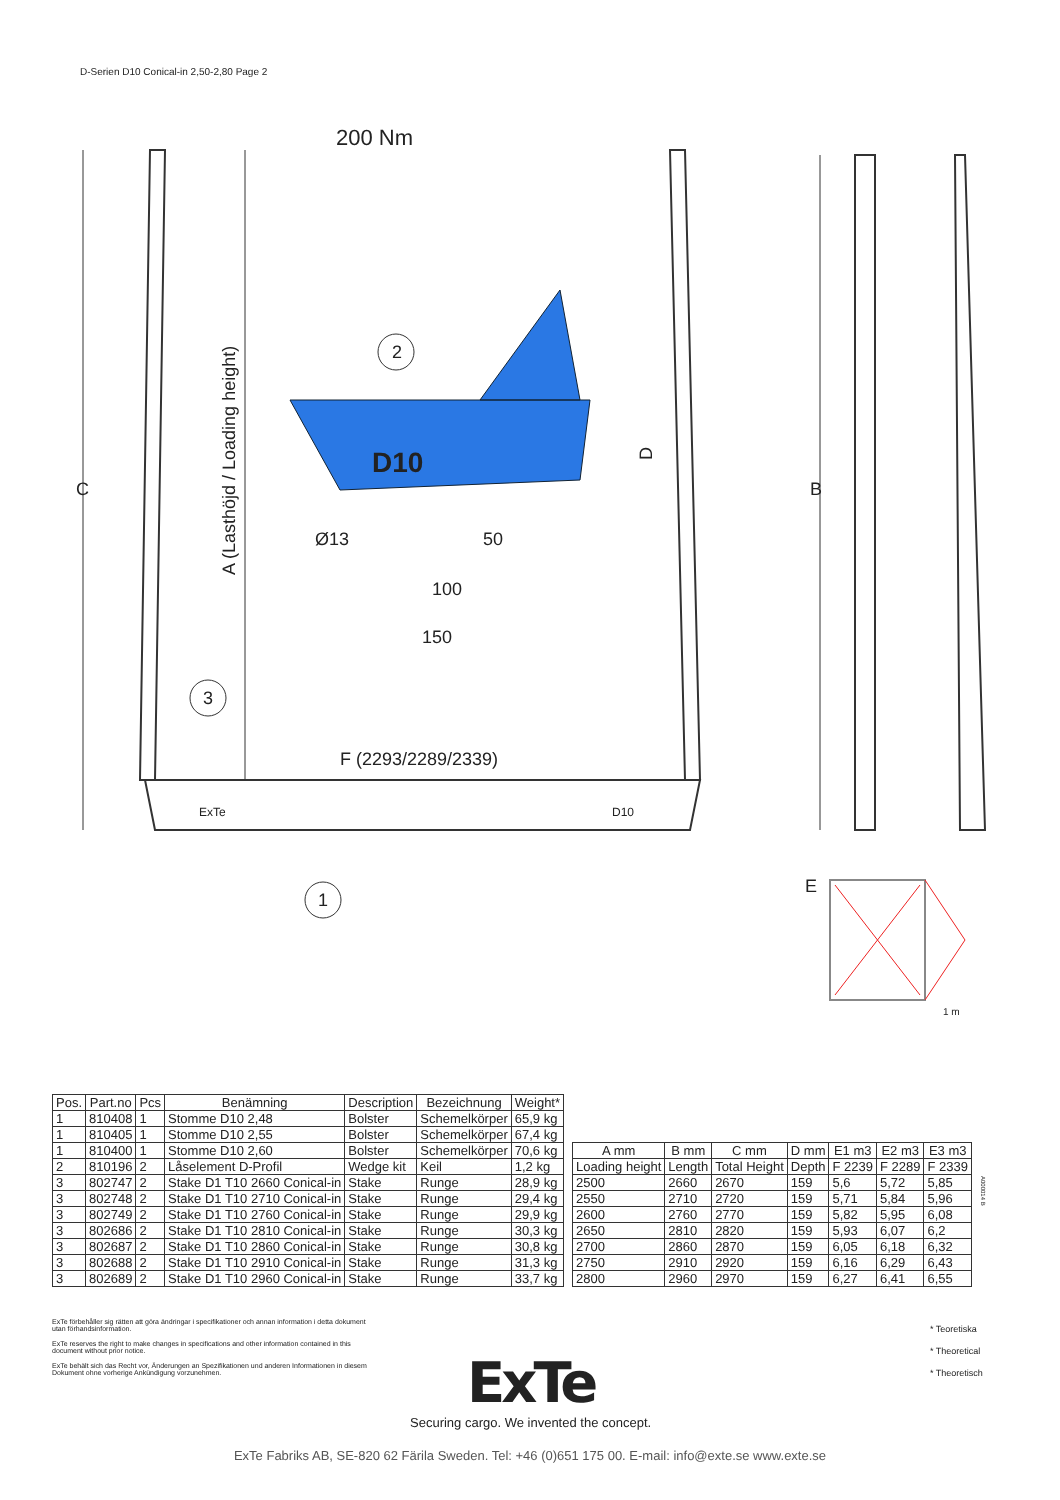D-Serien D10 Conical-in 2,50-2,80 Page 2
200 Nm
2
1
3
D10
Ø13
50
100
150
F (2293/2289/2339)
C
A (Lasthöjd / Loading height)
D
B
E
1 m
ExTe
D10
| Pos. | Part.no | Pcs | Benämning | Description | Bezeichnung | Weight* |
| --- | --- | --- | --- | --- | --- | --- |
| 1 | 810408 | 1 | Stomme D10 2,48 | Bolster | Schemelkörper | 65,9 kg |
| 1 | 810405 | 1 | Stomme D10 2,55 | Bolster | Schemelkörper | 67,4 kg |
| 1 | 810400 | 1 | Stomme D10 2,60 | Bolster | Schemelkörper | 70,6 kg |
| 2 | 810196 | 2 | Låselement D-Profil | Wedge kit | Keil | 1,2 kg |
| 3 | 802747 | 2 | Stake D1 T10 2660 Conical-in | Stake | Runge | 28,9 kg |
| 3 | 802748 | 2 | Stake D1 T10 2710 Conical-in | Stake | Runge | 29,4 kg |
| 3 | 802749 | 2 | Stake D1 T10 2760 Conical-in | Stake | Runge | 29,9 kg |
| 3 | 802686 | 2 | Stake D1 T10 2810 Conical-in | Stake | Runge | 30,3 kg |
| 3 | 802687 | 2 | Stake D1 T10 2860 Conical-in | Stake | Runge | 30,8 kg |
| 3 | 802688 | 2 | Stake D1 T10 2910 Conical-in | Stake | Runge | 31,3 kg |
| 3 | 802689 | 2 | Stake D1 T10 2960 Conical-in | Stake | Runge | 33,7 kg |
| A mm | B mm | C mm | D mm | E1 m3 | E2 m3 | E3 m3 |
| --- | --- | --- | --- | --- | --- | --- |
| Loading height | Length | Total Height | Depth | F 2239 | F 2289 | F 2339 |
| 2500 | 2660 | 2670 | 159 | 5,6 | 5,72 | 5,85 |
| 2550 | 2710 | 2720 | 159 | 5,71 | 5,84 | 5,96 |
| 2600 | 2760 | 2770 | 159 | 5,82 | 5,95 | 6,08 |
| 2650 | 2810 | 2820 | 159 | 5,93 | 6,07 | 6,2 |
| 2700 | 2860 | 2870 | 159 | 6,05 | 6,18 | 6,32 |
| 2750 | 2910 | 2920 | 159 | 6,16 | 6,29 | 6,43 |
| 2800 | 2960 | 2970 | 159 | 6,27 | 6,41 | 6,55 |
A000014 B
ExTe förbehåller sig rätten att göra ändringar i specifikationer och annan information i detta dokument utan förhandsinformation.
ExTe reserves the right to make changes in specifications and other information contained in this document without prior notice.
ExTe behält sich das Recht vor, Änderungen an Spezifikationen und anderen Informationen in diesem Dokument ohne vorherige Ankündigung vorzunehmen.
* Teoretiska
* Theoretical
* Theoretisch
ExTe
Securing cargo. We invented the concept.
ExTe Fabriks AB, SE-820 62 Färila Sweden. Tel: +46 (0)651 175 00. E-mail: info@exte.se www.exte.se